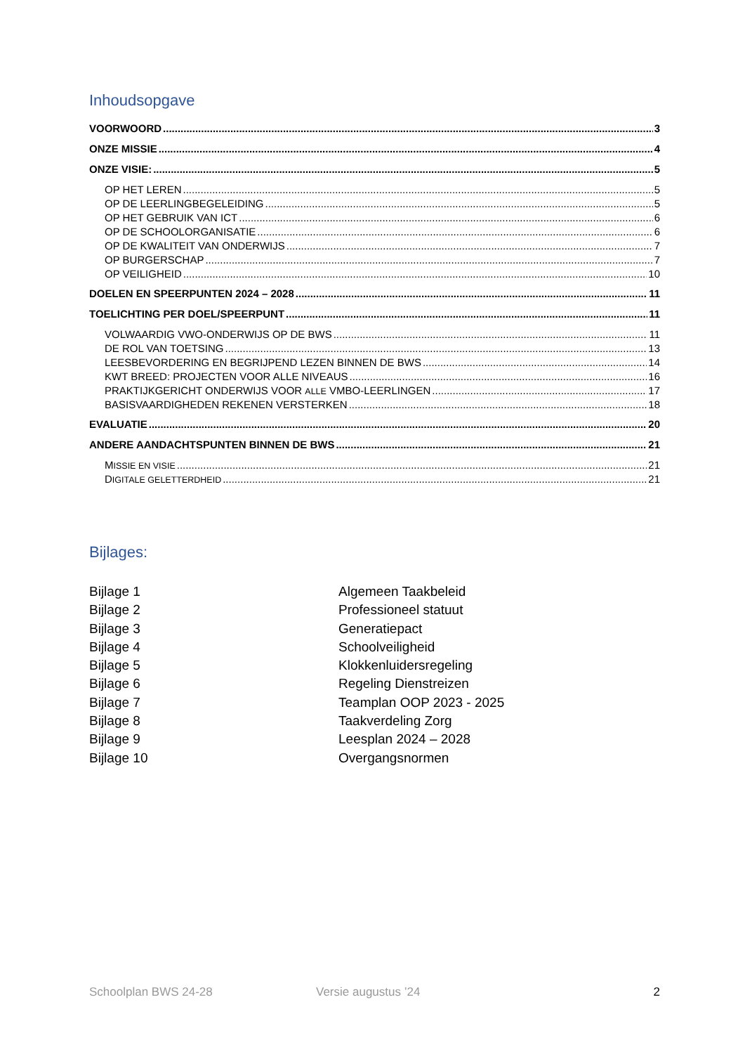Inhoudsopgave
VOORWOORD 3
ONZE MISSIE 4
ONZE VISIE: 5
OP HET LEREN 5
OP DE LEERLINGBEGELEIDING 5
OP HET GEBRUIK VAN ICT 6
OP DE SCHOOLORGANISATIE 6
OP DE KWALITEIT VAN ONDERWIJS 7
OP BURGERSCHAP 7
OP VEILIGHEID 10
DOELEN EN SPEERPUNTEN 2024 – 2028 11
TOELICHTING PER DOEL/SPEERPUNT 11
VOLWAARDIG VWO-ONDERWIJS OP DE BWS 11
DE ROL VAN TOETSING 13
LEESBEVORDERING EN BEGRIJPEND LEZEN BINNEN DE BWS 14
KWT BREED: PROJECTEN VOOR ALLE NIVEAUS 16
PRAKTIJKGERICHT ONDERWIJS VOOR ALLE VMBO-LEERLINGEN 17
BASISVAARDIGHEDEN REKENEN VERSTERKEN 18
EVALUATIE 20
ANDERE AANDACHTSPUNTEN BINNEN DE BWS 21
MISSIE EN VISIE 21
DIGITALE GELETTERDHEID 21
Bijlages:
Bijlage 1 Algemeen Taakbeleid
Bijlage 2 Professioneel statuut
Bijlage 3 Generatiepact
Bijlage 4 Schoolveiligheid
Bijlage 5 Klokkenluidersregeling
Bijlage 6 Regeling Dienstreizen
Bijlage 7 Teamplan OOP 2023 - 2025
Bijlage 8 Taakverdeling Zorg
Bijlage 9 Leesplan 2024 – 2028
Bijlage 10 Overgangsnormen
Schoolplan BWS 24-28 Versie augustus ’24 2